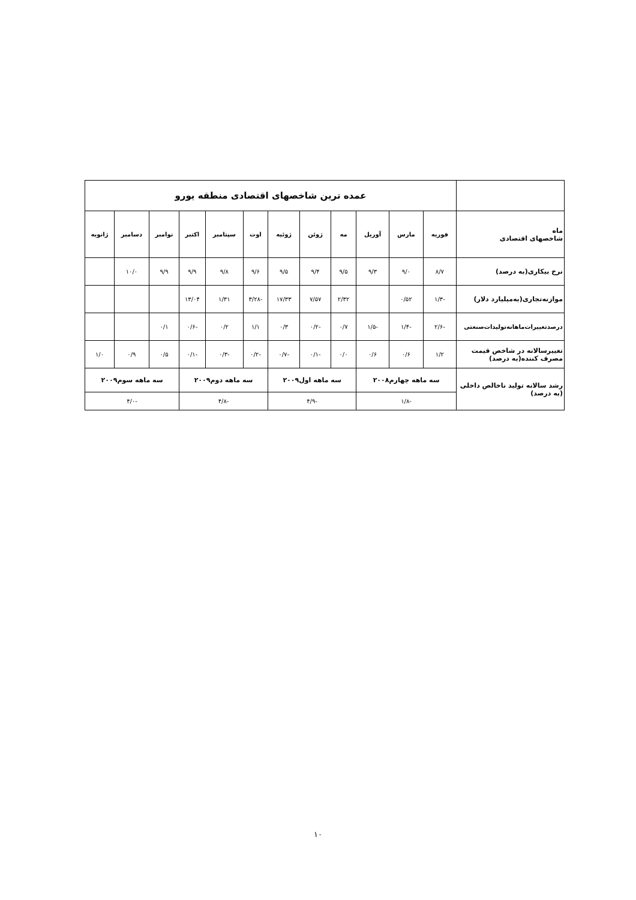| | عمده ترین شاخصهای اقتصادی منطقه یورو | | | | | | | | | | | |
| ماه شاخصهای اقتصادی | فوریه | مارس | آوریل | مه | ژوئن | ژوئیه | اوت | سپتامبر | اکتبر | نوامبر | دسامبر | ژانویه |
| نرخ بیکاری(به درصد) | ۸/۷ | ۹/۰ | ۹/۳ | ۹/۵ | ۹/۴ | ۹/۵ | ۹/۶ | ۹/۸ | ۹/۹ | ۹/۹ | ۱۰/۰ | |
| موازنه‌تجاری(به‌میلیارد دلار) | -۱/۳ | ۰/۵۲ | | ۲/۳۲ | ۷/۵۷ | ۱۷/۳۳ | -۳/۲۸ | ۱/۳۱ | ۱۳/۰۴ | | | |
| درصدتغییرات‌ماهانه‌تولیدات‌صنعتی | -۲/۶ | -۱/۴ | -۱/۵ | ۰/۷ | -۰/۲ | ۰/۳ | ۱/۱ | ۰/۲ | -۰/۶ | ۰/۱ | | |
| تغییرسالانه در شاخص قیمت مصرف کننده(به درصد) | ۱/۲ | ۰/۶ | ۰/۶ | ۰/۰ | -۰/۱ | -۰/۷ | -۰/۲ | -۰/۳ | -۰/۱ | ۰/۵ | ۰/۹ | ۱/۰ |
| رشد سالانه تولید ناخالص داخلی (به درصد) | سه ماهه چهارم۲۰۰۸ | | | سه ماهه اول۲۰۰۹ | | | سه ماهه دوم۲۰۰۹ | | | سه ماهه سوم۲۰۰۹ | | |
| | -۱/۸ | | | -۴/۹ | | | -۴/۸ | | | -۴/۰ | | |
۱۰